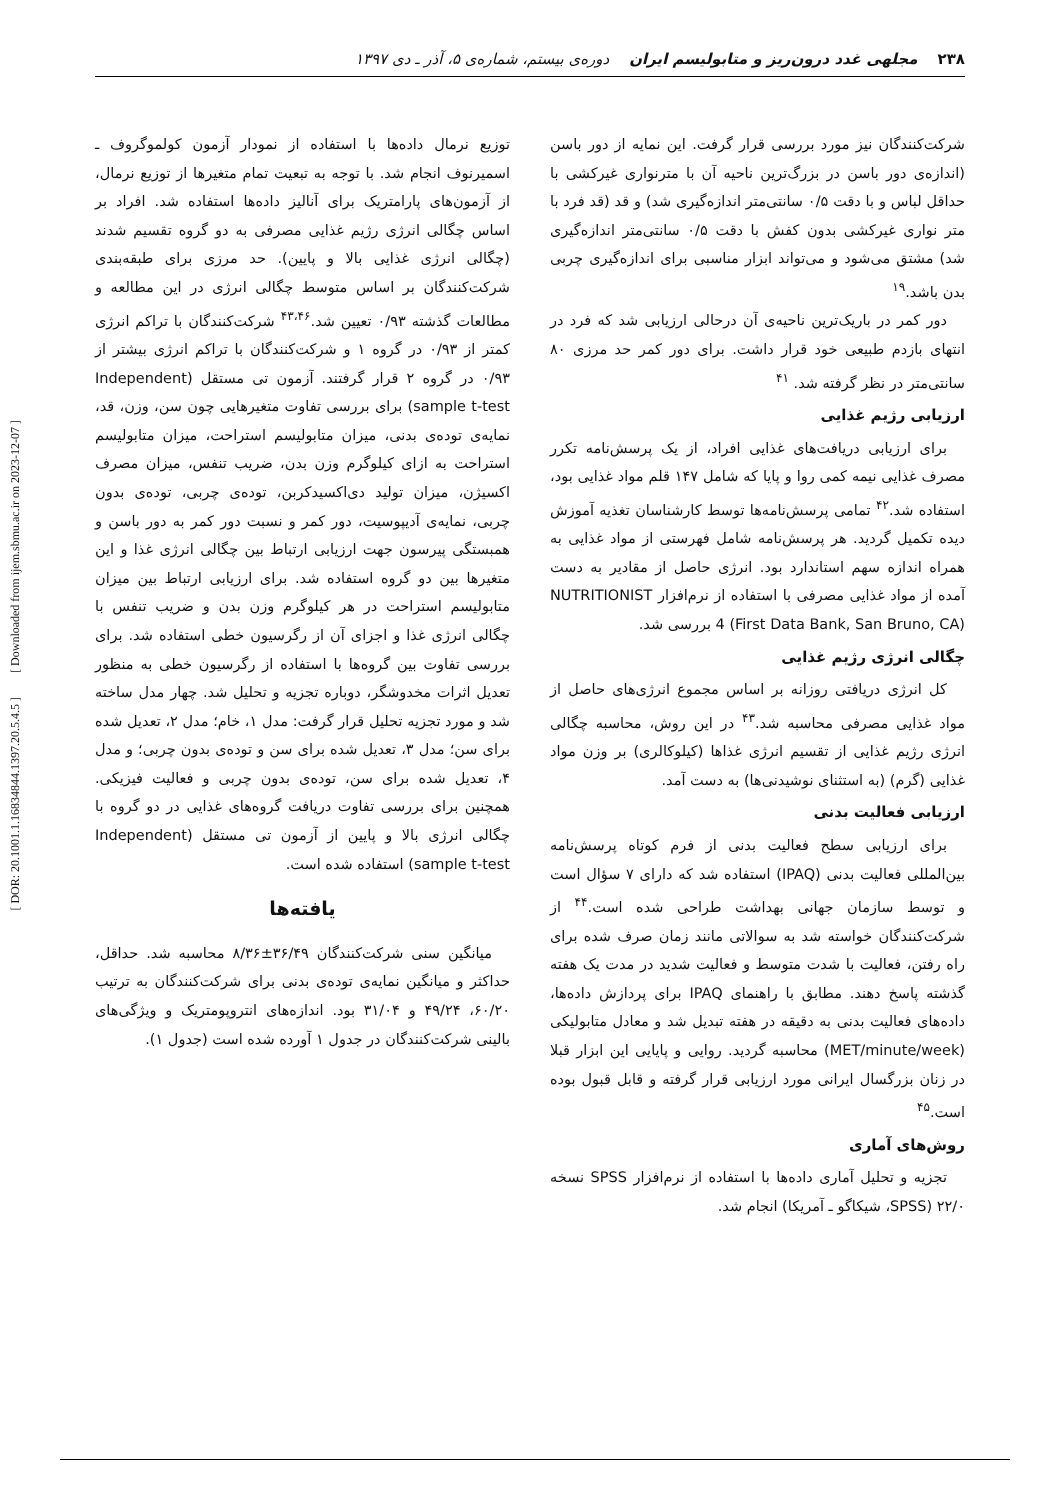۲۳۸ مجلهی غدد درون‌ریز و متابولیسم ایران دوره‌ی بیستم، شماره‌ی ۵، آذر ـ دی ۱۳۹۷
شرکت‌کنندگان نیز مورد بررسی قرار گرفت. این نمایه از دور باسن (اندازه‌ی دور باسن در بزرگ‌ترین ناحیه آن با مترنواری غیرکشی با حداقل لباس و با دقت ۰/۵ سانتی‌متر اندازه‌گیری شد) و قد (قد فرد با متر نواری غیرکشی بدون کفش با دقت ۰/۵ سانتی‌متر اندازه‌گیری شد) مشتق می‌شود و می‌تواند ابزار مناسبی برای اندازه‌گیری چربی بدن باشد.<sup>۱۹</sup>
دور کمر در باریک‌ترین ناحیه‌ی آن درحالی ارزیابی شد که فرد در انتهای بازدم طبیعی خود قرار داشت. برای دور کمر حد مرزی ۸۰ سانتی‌متر در نظر گرفته شد. <sup>۴۱</sup>
ارزیابی رژیم غذایی
برای ارزیابی دریافت‌های غذایی افراد، از یک پرسش‌نامه تکرر مصرف غذایی نیمه کمی روا و پایا که شامل ۱۴۷ قلم مواد غذایی بود، استفاده شد.<sup>۴۲</sup> تمامی پرسش‌نامه‌ها توسط کارشناسان تغذیه آموزش دیده تکمیل گردید. هر پرسش‌نامه شامل فهرستی از مواد غذایی به همراه اندازه سهم استاندارد بود. انرژی حاصل از مقادیر به دست آمده از مواد غذایی مصرفی با استفاده از نرم‌افزار NUTRITIONIST 4 (First Data Bank, San Bruno, CA) بررسی شد.
چگالی انرژی رژیم غذایی
کل انرژی دریافتی روزانه بر اساس مجموع انرژی‌های حاصل از مواد غذایی مصرفی محاسبه شد.<sup>۴۳</sup> در این روش، محاسبه چگالی انرژی رژیم غذایی از تقسیم انرژی غذاها (کیلوکالری) بر وزن مواد غذایی (گرم) (به استثنای نوشیدنی‌ها) به دست آمد.
ارزیابی فعالیت بدنی
برای ارزیابی سطح فعالیت بدنی از فرم کوتاه پرسش‌نامه بین‌المللی فعالیت بدنی (IPAQ) استفاده شد که دارای ۷ سؤال است و توسط سازمان جهانی بهداشت طراحی شده است.<sup>۴۴</sup> از شرکت‌کنندگان خواسته شد به سوالاتی مانند زمان صرف شده برای راه رفتن، فعالیت با شدت متوسط و فعالیت شدید در مدت یک هفته گذشته پاسخ دهند. مطابق با راهنمای IPAQ برای پردازش داده‌ها، داده‌های فعالیت بدنی به دقیقه در هفته تبدیل شد و معادل متابولیکی (MET/minute/week) محاسبه گردید. روایی و پایایی این ابزار قبلا در زنان بزرگسال ایرانی مورد ارزیابی قرار گرفته و قابل قبول بوده است.<sup>۴۵</sup>
روش‌های آماری
تجزیه و تحلیل آماری داده‌ها با استفاده از نرم‌افزار SPSS نسخه ۲۲/۰ (SPSS، شیکاگو ـ آمریکا) انجام شد.
توزیع نرمال داده‌ها با استفاده از نمودار آزمون کولموگروف ـ اسمیرنوف انجام شد. با توجه به تبعیت تمام متغیرها از توزیع نرمال، از آزمون‌های پارامتریک برای آنالیز داده‌ها استفاده شد. افراد بر اساس چگالی انرژی رژیم غذایی مصرفی به دو گروه تقسیم شدند (چگالی انرژی غذایی بالا و پایین). حد مرزی برای طبقه‌بندی شرکت‌کنندگان بر اساس متوسط چگالی انرژی در این مطالعه و مطالعات گذشته ۰/۹۳ تعیین شد.<sup>۴۳،۴۶</sup> شرکت‌کنندگان با تراکم انرژی کمتر از ۰/۹۳ در گروه ۱ و شرکت‌کنندگان با تراکم انرژی بیشتر از ۰/۹۳ در گروه ۲ قرار گرفتند. آزمون تی مستقل (Independent sample t-test) برای بررسی تفاوت متغیرهایی چون سن، وزن، قد، نمایه‌ی توده‌ی بدنی، میزان متابولیسم استراحت، میزان متابولیسم استراحت به ازای کیلوگرم وزن بدن، ضریب تنفس، میزان مصرف اکسیژن، میزان تولید دی‌اکسیدکربن، توده‌ی چربی، توده‌ی بدون چربی، نمایه‌ی آدیپوسیت، دور کمر و نسبت دور کمر به دور باسن و همبستگی پیرسون جهت ارزیابی ارتباط بین چگالی انرژی غذا و این متغیرها بین دو گروه استفاده شد. برای ارزیابی ارتباط بین میزان متابولیسم استراحت در هر کیلوگرم وزن بدن و ضریب تنفس با چگالی انرژی غذا و اجزای آن از رگرسیون خطی استفاده شد. برای بررسی تفاوت بین گروه‌ها با استفاده از رگرسیون خطی به منظور تعدیل اثرات مخدوشگر، دوباره تجزیه و تحلیل شد. چهار مدل ساخته شد و مورد تجزیه تحلیل قرار گرفت: مدل ۱، خام؛ مدل ۲، تعدیل شده برای سن؛ مدل ۳، تعدیل شده برای سن و توده‌ی بدون چربی؛ و مدل ۴، تعدیل شده برای سن، توده‌ی بدون چربی و فعالیت فیزیکی. همچنین برای بررسی تفاوت دریافت گروه‌های غذایی در دو گروه با چگالی انرژی بالا و پایین از آزمون تی مستقل (Independent sample t-test) استفاده شده است.
یافته‌ها
میانگین سنی شرکت‌کنندگان ۳۶/۴۹±۸/۳۶ محاسبه شد. حداقل، حداکثر و میانگین نمایه‌ی توده‌ی بدنی برای شرکت‌کنندگان به ترتیب ۶۰/۲۰، ۴۹/۲۴ و ۳۱/۰۴ بود. اندازه‌های انتروپومتریک و ویژگی‌های بالینی شرکت‌کنندگان در جدول ۱ آورده شده است (جدول ۱).
[ DOR: 20.1001.1.16834844.1397.20.5.4.5 ] [ Downloaded from ijem.sbmu.ac.ir on 2023-12-07 ]